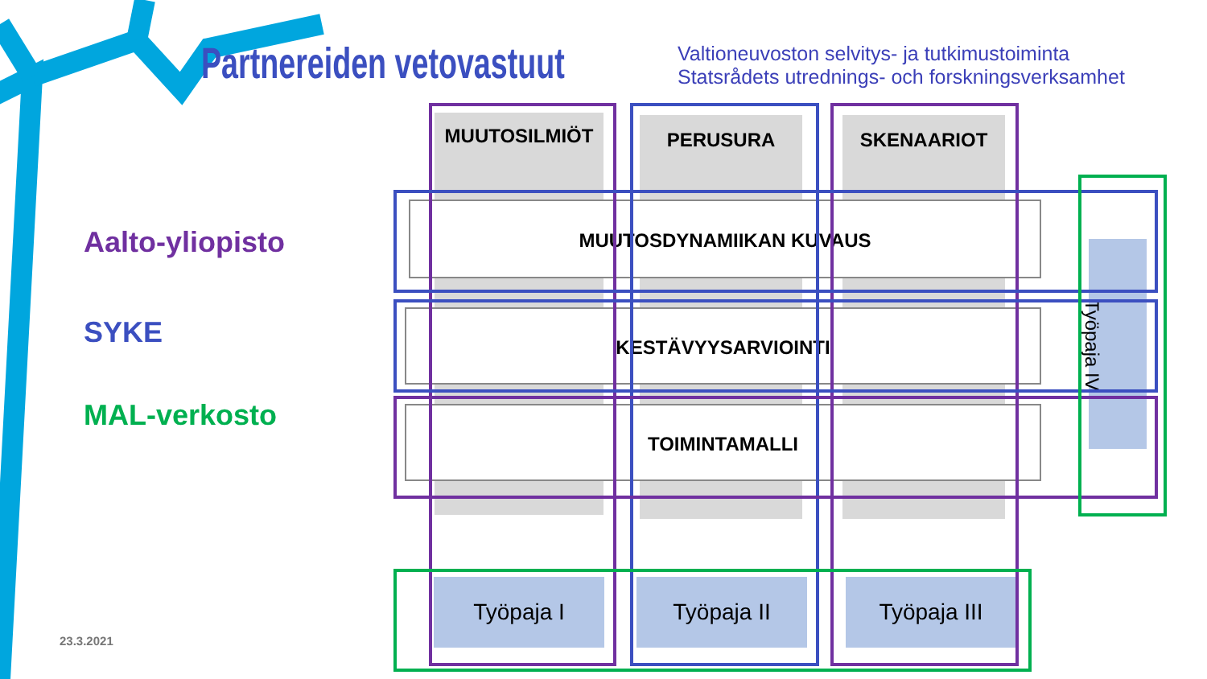Partnereiden vetovastuut
Valtioneuvoston selvitys- ja tutkimustoiminta
Statsrådets utrednings- och forskningsverksamhet
Aalto-yliopisto
SYKE
MAL-verkosto
23.3.2021
MUUTOSILMIÖT PERUSURA SKENAARIOT
MUUTOSDYNAMIIKAN KUVAUS
KESTÄVYYSARVIOINTI
TOIMINTAMALLI
Työpaja IV
Työpaja I Työpaja II Työpaja III